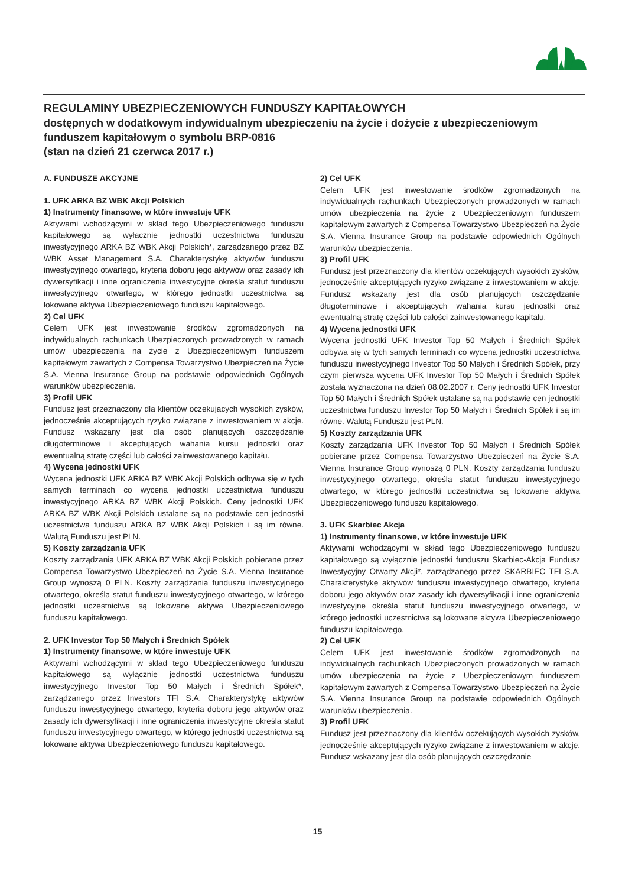REGULAMINY UBEZPIECZENIOWYCH FUNDUSZY KAPITAŁOWYCH
dostępnych w dodatkowym indywidualnym ubezpieczeniu na życie i dożycie z ubezpieczeniowym funduszem kapitałowym o symbolu BRP-0816
(stan na dzień 21 czerwca 2017 r.)
A. FUNDUSZE AKCYJNE
1. UFK ARKA BZ WBK Akcji Polskich
1) Instrumenty finansowe, w które inwestuje UFK
Aktywami wchodzącymi w skład tego Ubezpieczeniowego funduszu kapitałowego są wyłącznie jednostki uczestnictwa funduszu inwestycyjnego ARKA BZ WBK Akcji Polskich*, zarządzanego przez BZ WBK Asset Management S.A. Charakterystykę aktywów funduszu inwestycyjnego otwartego, kryteria doboru jego aktywów oraz zasady ich dywersyfikacji i inne ograniczenia inwestycyjne określa statut funduszu inwestycyjnego otwartego, w którego jednostki uczestnictwa są lokowane aktywa Ubezpieczeniowego funduszu kapitałowego.
2) Cel UFK
Celem UFK jest inwestowanie środków zgromadzonych na indywidualnych rachunkach Ubezpieczonych prowadzonych w ramach umów ubezpieczenia na życie z Ubezpieczeniowym funduszem kapitałowym zawartych z Compensa Towarzystwo Ubezpieczeń na Życie S.A. Vienna Insurance Group na podstawie odpowiednich Ogólnych warunków ubezpieczenia.
3) Profil UFK
Fundusz jest przeznaczony dla klientów oczekujących wysokich zysków, jednocześnie akceptujących ryzyko związane z inwestowaniem w akcje. Fundusz wskazany jest dla osób planujących oszczędzanie długoterminowe i akceptujących wahania kursu jednostki oraz ewentualną stratę części lub całości zainwestowanego kapitału.
4) Wycena jednostki UFK
Wycena jednostki UFK ARKA BZ WBK Akcji Polskich odbywa się w tych samych terminach co wycena jednostki uczestnictwa funduszu inwestycyjnego ARKA BZ WBK Akcji Polskich. Ceny jednostki UFK ARKA BZ WBK Akcji Polskich ustalane są na podstawie cen jednostki uczestnictwa funduszu ARKA BZ WBK Akcji Polskich i są im równe. Walutą Funduszu jest PLN.
5) Koszty zarządzania UFK
Koszty zarządzania UFK ARKA BZ WBK Akcji Polskich pobierane przez Compensa Towarzystwo Ubezpieczeń na Życie S.A. Vienna Insurance Group wynoszą 0 PLN. Koszty zarządzania funduszu inwestycyjnego otwartego, określa statut funduszu inwestycyjnego otwartego, w którego jednostki uczestnictwa są lokowane aktywa Ubezpieczeniowego funduszu kapitałowego.
2. UFK Investor Top 50 Małych i Średnich Spółek
1) Instrumenty finansowe, w które inwestuje UFK
Aktywami wchodzącymi w skład tego Ubezpieczeniowego funduszu kapitałowego są wyłącznie jednostki uczestnictwa funduszu inwestycyjnego Investor Top 50 Małych i Średnich Spółek*, zarządzanego przez Investors TFI S.A. Charakterystykę aktywów funduszu inwestycyjnego otwartego, kryteria doboru jego aktywów oraz zasady ich dywersyfikacji i inne ograniczenia inwestycyjne określa statut funduszu inwestycyjnego otwartego, w którego jednostki uczestnictwa są lokowane aktywa Ubezpieczeniowego funduszu kapitałowego.
2) Cel UFK
Celem UFK jest inwestowanie środków zgromadzonych na indywidualnych rachunkach Ubezpieczonych prowadzonych w ramach umów ubezpieczenia na życie z Ubezpieczeniowym funduszem kapitałowym zawartych z Compensa Towarzystwo Ubezpieczeń na Życie S.A. Vienna Insurance Group na podstawie odpowiednich Ogólnych warunków ubezpieczenia.
3) Profil UFK
Fundusz jest przeznaczony dla klientów oczekujących wysokich zysków, jednocześnie akceptujących ryzyko związane z inwestowaniem w akcje. Fundusz wskazany jest dla osób planujących oszczędzanie długoterminowe i akceptujących wahania kursu jednostki oraz ewentualną stratę części lub całości zainwestowanego kapitału.
4) Wycena jednostki UFK
Wycena jednostki UFK Investor Top 50 Małych i Średnich Spółek odbywa się w tych samych terminach co wycena jednostki uczestnictwa funduszu inwestycyjnego Investor Top 50 Małych i Średnich Spółek, przy czym pierwsza wycena UFK Investor Top 50 Małych i Średnich Spółek została wyznaczona na dzień 08.02.2007 r. Ceny jednostki UFK Investor Top 50 Małych i Średnich Spółek ustalane są na podstawie cen jednostki uczestnictwa funduszu Investor Top 50 Małych i Średnich Spółek i są im równe. Walutą Funduszu jest PLN.
5) Koszty zarządzania UFK
Koszty zarządzania UFK Investor Top 50 Małych i Średnich Spółek pobierane przez Compensa Towarzystwo Ubezpieczeń na Życie S.A. Vienna Insurance Group wynoszą 0 PLN. Koszty zarządzania funduszu inwestycyjnego otwartego, określa statut funduszu inwestycyjnego otwartego, w którego jednostki uczestnictwa są lokowane aktywa Ubezpieczeniowego funduszu kapitałowego.
3. UFK Skarbiec Akcja
1) Instrumenty finansowe, w które inwestuje UFK
Aktywami wchodzącymi w skład tego Ubezpieczeniowego funduszu kapitałowego są wyłącznie jednostki funduszu Skarbiec-Akcja Fundusz Inwestycyjny Otwarty Akcji*, zarządzanego przez SKARBIEC TFI S.A. Charakterystykę aktywów funduszu inwestycyjnego otwartego, kryteria doboru jego aktywów oraz zasady ich dywersyfikacji i inne ograniczenia inwestycyjne określa statut funduszu inwestycyjnego otwartego, w którego jednostki uczestnictwa są lokowane aktywa Ubezpieczeniowego funduszu kapitałowego.
2) Cel UFK
Celem UFK jest inwestowanie środków zgromadzonych na indywidualnych rachunkach Ubezpieczonych prowadzonych w ramach umów ubezpieczenia na życie z Ubezpieczeniowym funduszem kapitałowym zawartych z Compensa Towarzystwo Ubezpieczeń na Życie S.A. Vienna Insurance Group na podstawie odpowiednich Ogólnych warunków ubezpieczenia.
3) Profil UFK
Fundusz jest przeznaczony dla klientów oczekujących wysokich zysków, jednocześnie akceptujących ryzyko związane z inwestowaniem w akcje. Fundusz wskazany jest dla osób planujących oszczędzanie
15